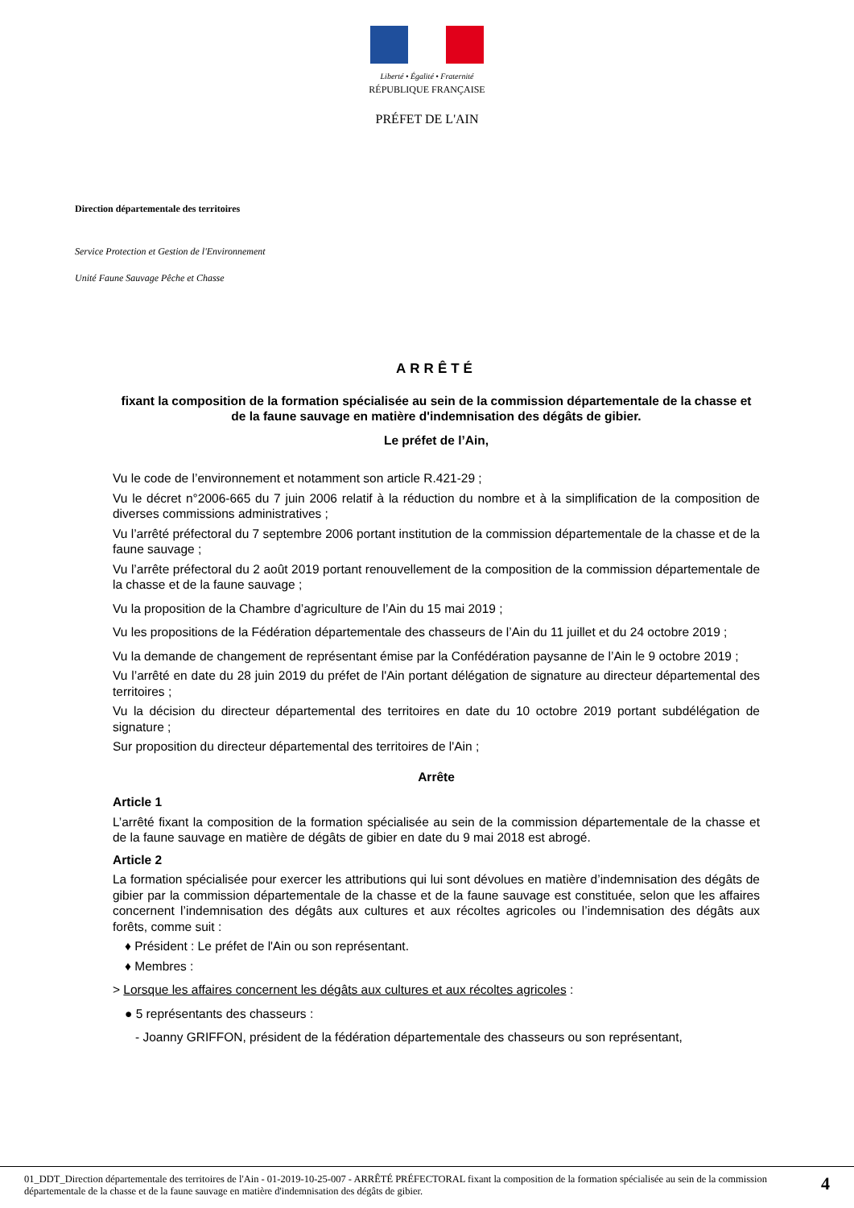Liberté • Égalité • Fraternité
RÉPUBLIQUE FRANÇAISE
PRÉFET DE L'AIN
Direction départementale des territoires
Service Protection et Gestion de l'Environnement
Unité Faune Sauvage Pêche et Chasse
ARRÊTÉ
fixant la composition de la formation spécialisée au sein de la commission départementale de la chasse et de la faune sauvage en matière d'indemnisation des dégâts de gibier.
Le préfet de l’Ain,
Vu le code de l’environnement et notamment son article R.421-29 ;
Vu le décret n°2006-665 du 7 juin 2006 relatif à la réduction du nombre et à la simplification de la composition de diverses commissions administratives ;
Vu l’arrêté préfectoral du 7 septembre 2006 portant institution de la commission départementale de la chasse et de la faune sauvage ;
Vu l’arrête préfectoral du 2 août 2019 portant renouvellement de la composition de la commission départementale de la chasse et de la faune sauvage ;
Vu la proposition de la Chambre d’agriculture de l’Ain du 15 mai 2019 ;
Vu les propositions de la Fédération départementale des chasseurs de l’Ain du 11 juillet et du 24 octobre 2019 ;
Vu la demande de changement de représentant émise par la Confédération paysanne de l’Ain le 9 octobre 2019 ;
Vu l’arrêté en date du 28 juin 2019 du préfet de l'Ain portant délégation de signature au directeur départemental des territoires ;
Vu la décision du directeur départemental des territoires en date du 10 octobre 2019 portant subdélégation de signature ;
Sur proposition du directeur départemental des territoires de l'Ain ;
Arrête
Article 1
L’arrêté fixant la composition de la formation spécialisée au sein de la commission départementale de la chasse et de la faune sauvage en matière de dégâts de gibier en date du 9 mai 2018 est abrogé.
Article 2
La formation spécialisée pour exercer les attributions qui lui sont dévolues en matière d’indemnisation des dégâts de gibier par la commission départementale de la chasse et de la faune sauvage est constituée, selon que les affaires concernent l’indemnisation des dégâts aux cultures et aux récoltes agricoles ou l’indemnisation des dégâts aux forêts, comme suit :
♦ Président : Le préfet de l'Ain ou son représentant.
♦ Membres :
> Lorsque les affaires concernent les dégâts aux cultures et aux récoltes agricoles :
● 5 représentants des chasseurs :
- Joanny GRIFFON, président de la fédération départementale des chasseurs ou son représentant,
01_DDT_Direction départementale des territoires de l'Ain - 01-2019-10-25-007 - ARRÊTÉ PRÉFECTORAL fixant la composition de la formation spécialisée au sein de la commission départementale de la chasse et de la faune sauvage en matière d'indemnisation des dégâts de gibier.
4